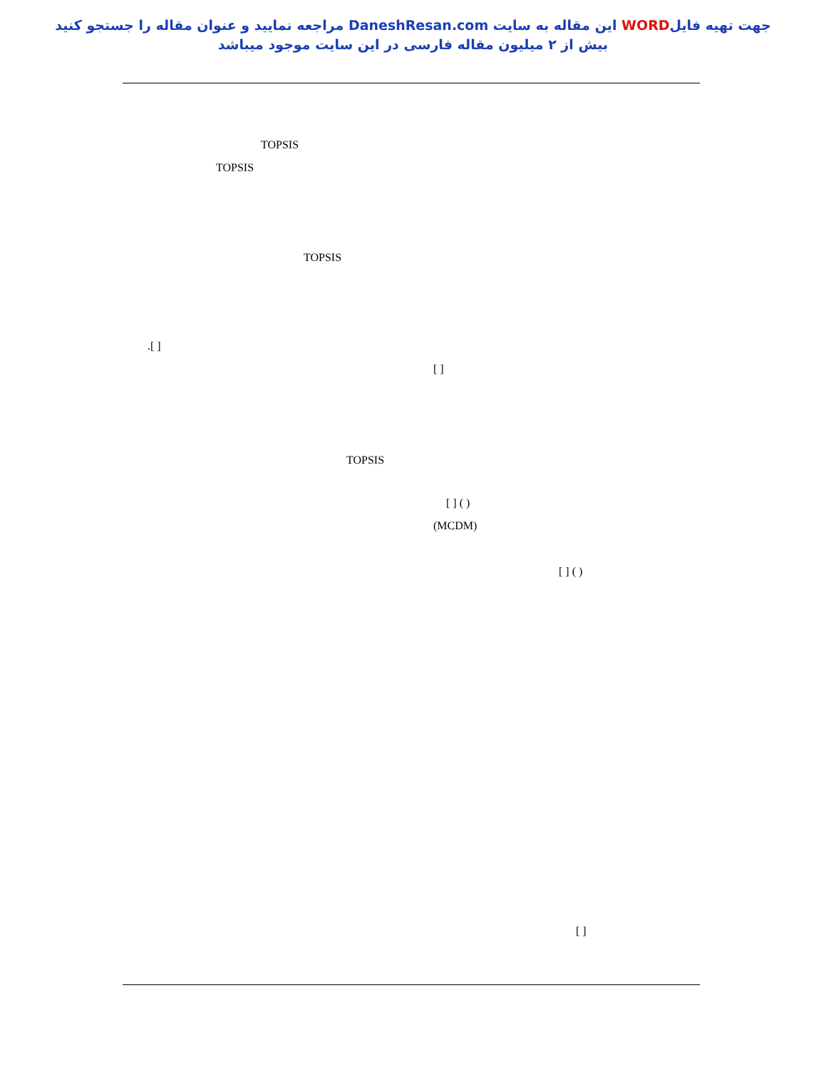جهت تهیه فایلWORD این مقاله به سایت DaneshResan.com مراجعه نمایید و عنوان مقاله را جستجو کنید
بیش از ۲ میلیون مقاله فارسی در این سایت موجود میباشد
TOPSIS
TOPSIS
TOPSIS
.[ ]
[ ]
TOPSIS
[ ] ( )
(MCDM)
[ ] ( )
[ ]